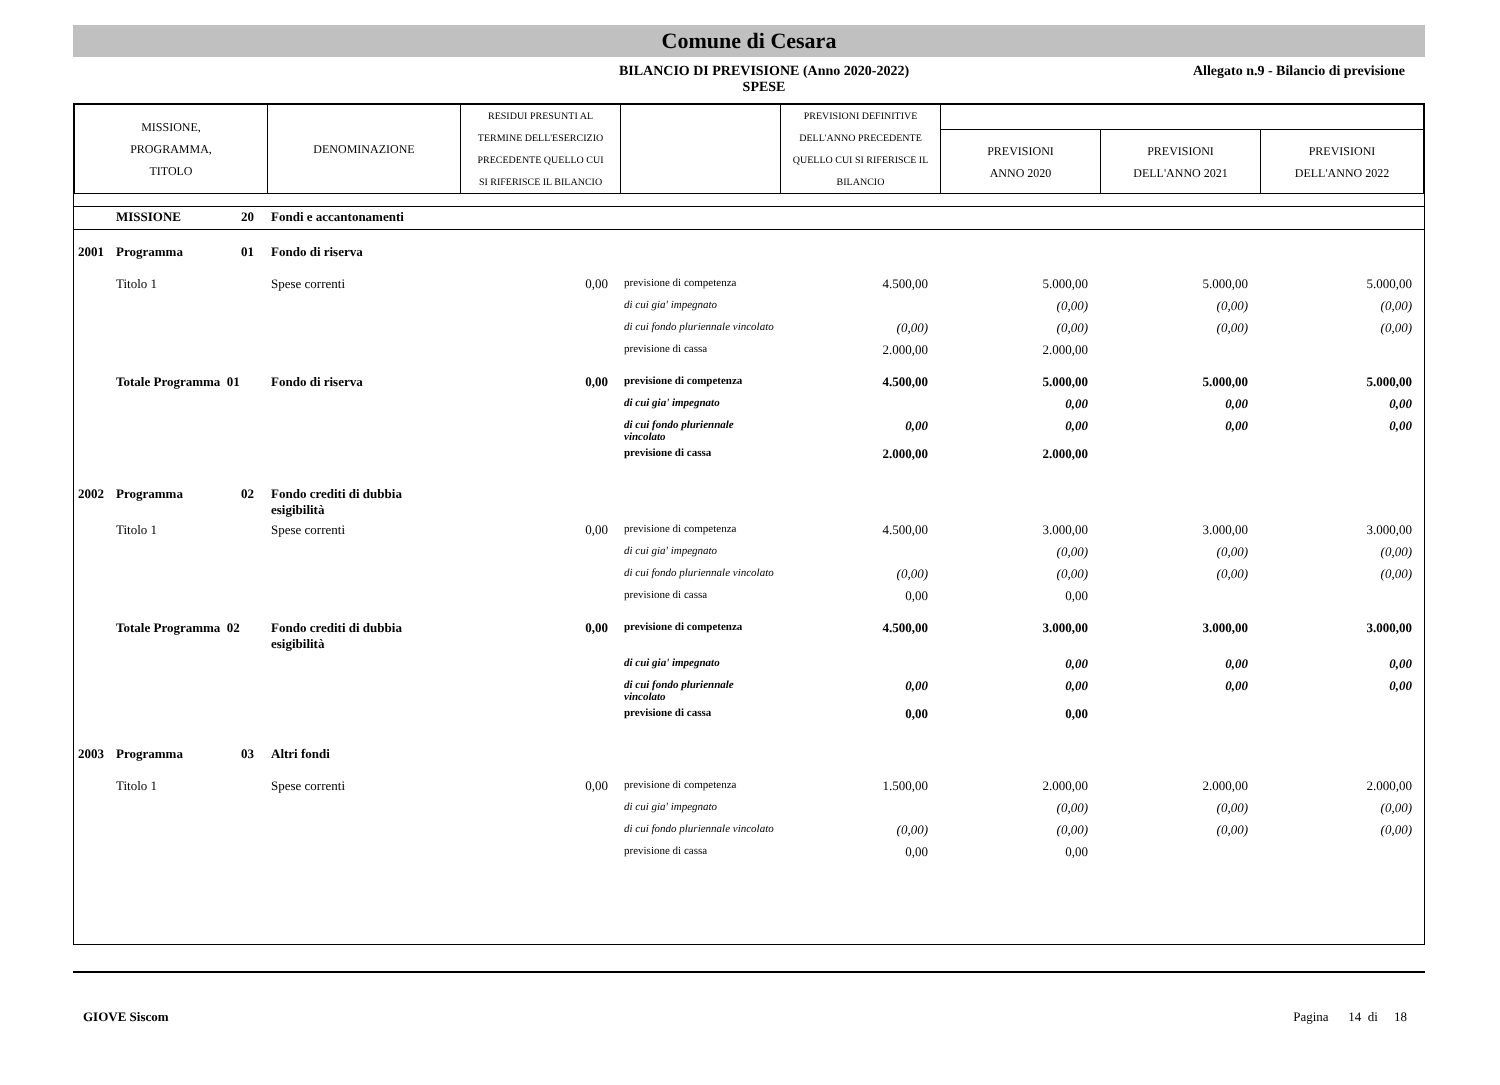Comune di Cesara
BILANCIO DI PREVISIONE (Anno 2020-2022)
SPESE
Allegato n.9 - Bilancio di previsione
| MISSIONE, PROGRAMMA, TITOLO | DENOMINAZIONE | RESIDUI PRESUNTI AL TERMINE DELL'ESERCIZIO PRECEDENTE QUELLO CUI SI RIFERISCE IL BILANCIO | | PREVISIONI DEFINITIVE DELL'ANNO PRECEDENTE QUELLO CUI SI RIFERISCE IL BILANCIO | | | |
| --- | --- | --- | --- | --- | --- | --- | --- |
| | | | | | PREVISIONI ANNO 2020 | PREVISIONI DELL'ANNO 2021 | PREVISIONI DELL'ANNO 2022 |
| | MISSIONE | 20 | Fondi e accantonamenti | | | | | | |
| 2001 | Programma | 01 | Fondo di riserva | | | | | | |
| | Titolo 1 | | Spese correnti | 0,00 | previsione di competenza | 4.500,00 | 5.000,00 | 5.000,00 | 5.000,00 |
| | | | | | di cui gia' impegnato | | (0,00) | (0,00) | (0,00) |
| | | | | | di cui fondo pluriennale vincolato | (0,00) | (0,00) | (0,00) | (0,00) |
| | | | | | previsione di cassa | 2.000,00 | 2.000,00 | | |
| | Totale Programma 01 | | Fondo di riserva | 0,00 | previsione di competenza | 4.500,00 | 5.000,00 | 5.000,00 | 5.000,00 |
| | | | | | di cui gia' impegnato | | 0,00 | 0,00 | 0,00 |
| | | | | | di cui fondo pluriennale vincolato | 0,00 | 0,00 | 0,00 | 0,00 |
| | | | | | previsione di cassa | 2.000,00 | 2.000,00 | | |
| 2002 | Programma | 02 | Fondo crediti di dubbia esigibilità | | | | | | |
| | Titolo 1 | | Spese correnti | 0,00 | previsione di competenza | 4.500,00 | 3.000,00 | 3.000,00 | 3.000,00 |
| | | | | | di cui gia' impegnato | | (0,00) | (0,00) | (0,00) |
| | | | | | di cui fondo pluriennale vincolato | (0,00) | (0,00) | (0,00) | (0,00) |
| | | | | | previsione di cassa | 0,00 | 0,00 | | |
| | Totale Programma 02 | | Fondo crediti di dubbia esigibilità | 0,00 | previsione di competenza | 4.500,00 | 3.000,00 | 3.000,00 | 3.000,00 |
| | | | | | di cui gia' impegnato | | 0,00 | 0,00 | 0,00 |
| | | | | | di cui fondo pluriennale vincolato | 0,00 | 0,00 | 0,00 | 0,00 |
| | | | | | previsione di cassa | 0,00 | 0,00 | | |
| 2003 | Programma | 03 | Altri fondi | | | | | | |
| | Titolo 1 | | Spese correnti | 0,00 | previsione di competenza | 1.500,00 | 2.000,00 | 2.000,00 | 2.000,00 |
| | | | | | di cui gia' impegnato | | (0,00) | (0,00) | (0,00) |
| | | | | | di cui fondo pluriennale vincolato | (0,00) | (0,00) | (0,00) | (0,00) |
| | | | | | previsione di cassa | 0,00 | 0,00 | | |
GIOVE Siscom Pagina 14 di 18